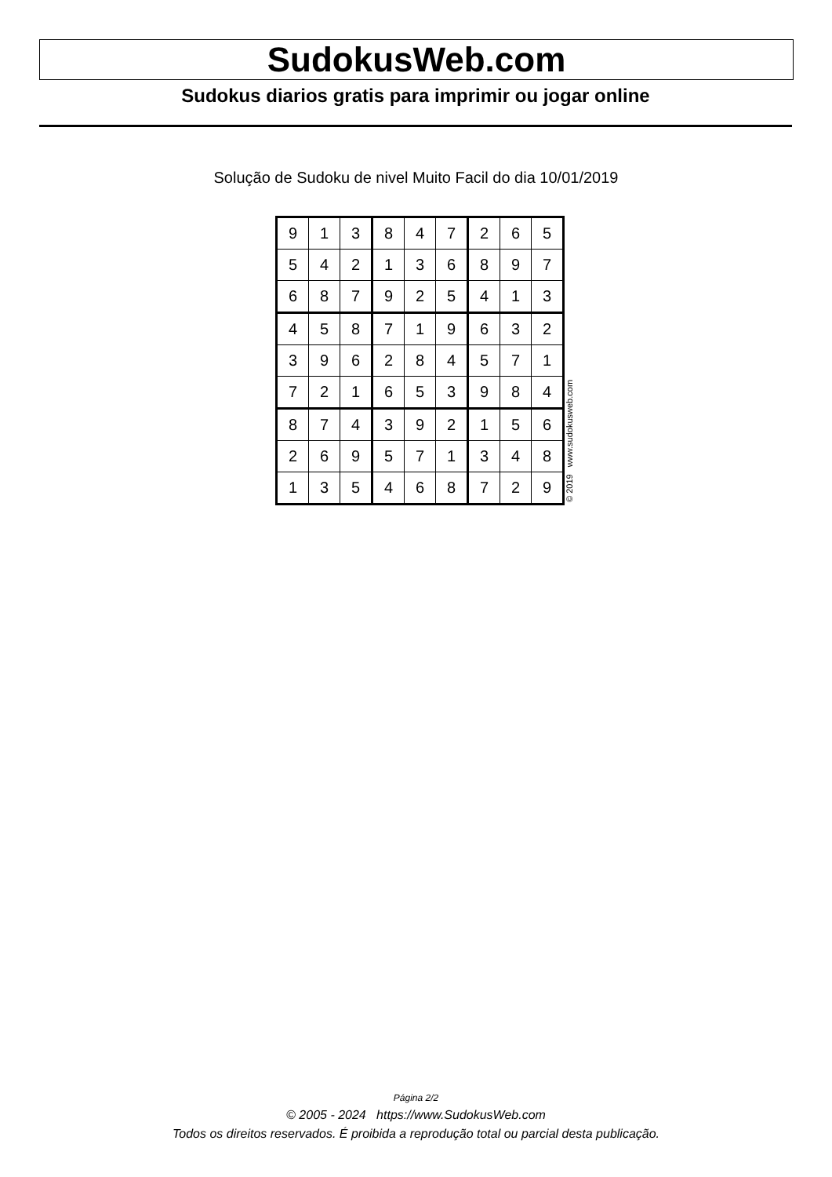SudokusWeb.com
Sudokus diarios gratis para imprimir ou jogar online
Solução de Sudoku de nivel Muito Facil do dia 10/01/2019
| 9 | 1 | 3 | 8 | 4 | 7 | 2 | 6 | 5 |
| 5 | 4 | 2 | 1 | 3 | 6 | 8 | 9 | 7 |
| 6 | 8 | 7 | 9 | 2 | 5 | 4 | 1 | 3 |
| 4 | 5 | 8 | 7 | 1 | 9 | 6 | 3 | 2 |
| 3 | 9 | 6 | 2 | 8 | 4 | 5 | 7 | 1 |
| 7 | 2 | 1 | 6 | 5 | 3 | 9 | 8 | 4 |
| 8 | 7 | 4 | 3 | 9 | 2 | 1 | 5 | 6 |
| 2 | 6 | 9 | 5 | 7 | 1 | 3 | 4 | 8 |
| 1 | 3 | 5 | 4 | 6 | 8 | 7 | 2 | 9 |
© 2019 www.sudokusweb.com
Página 2/2
© 2005 - 2024 https://www.SudokusWeb.com
Todos os direitos reservados. É proibida a reprodução total ou parcial desta publicação.